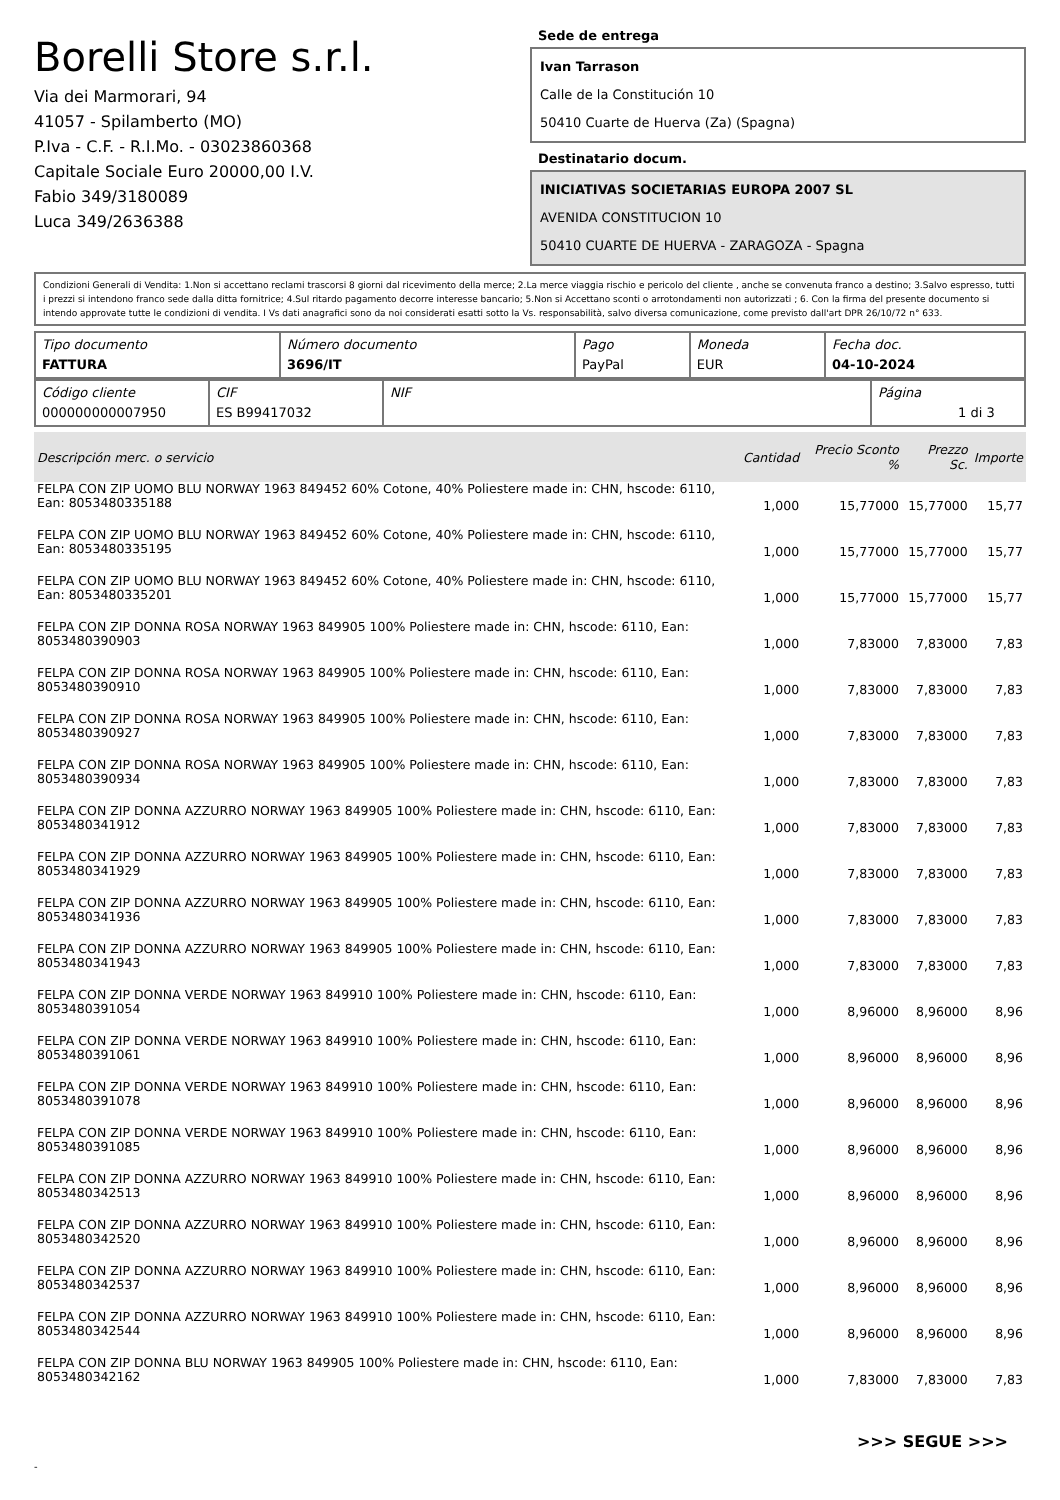Borelli Store s.r.l.
Via dei Marmorari, 94
41057 - Spilamberto (MO)
P.Iva - C.F. - R.I.Mo. - 03023860368
Capitale Sociale Euro 20000,00 I.V.
Fabio 349/3180089
Luca 349/2636388
Sede de entrega
Ivan Tarrason
Calle de la Constitución 10
50410 Cuarte de Huerva (Za) (Spagna)
Destinatario docum.
INICIATIVAS SOCIETARIAS EUROPA 2007 SL
AVENIDA CONSTITUCION 10
50410 CUARTE DE HUERVA - ZARAGOZA - Spagna
Condizioni Generali di Vendita: 1.Non si accettano reclami trascorsi 8 giorni dal ricevimento della merce; 2.La merce viaggia rischio e pericolo del cliente , anche se convenuta franco a destino; 3.Salvo espresso, tutti i prezzi si intendono franco sede dalla ditta fornitrice; 4.Sul ritardo pagamento decorre interesse bancario; 5.Non si Accettano sconti o arrotondamenti non autorizzati ; 6. Con la firma del presente documento si intendo approvate tutte le condizioni di vendita. I Vs dati anagrafici sono da noi considerati esatti sotto la Vs. responsabilità, salvo diversa comunicazione, come previsto dall'art DPR 26/10/72 n° 633.
| Tipo documento FATTURA | Número documento 3696/IT | Pago PayPal | Moneda EUR | Fecha doc. 04-10-2024 |
| Código cliente 000000000007950 | CIF ES B99417032 | NIF | Página 1 di 3 |
| Descripción merc. o servicio | Cantidad | Precio Sconto % | Prezzo Sc. | Importe |
| --- | --- | --- | --- | --- |
| FELPA CON ZIP UOMO BLU NORWAY 1963 849452 60% Cotone, 40% Poliestere made in: CHN, hscode: 6110, Ean: 8053480335188 | 1,000 | 15,77000 | 15,77000 | 15,77 |
| FELPA CON ZIP UOMO BLU NORWAY 1963 849452 60% Cotone, 40% Poliestere made in: CHN, hscode: 6110, Ean: 8053480335195 | 1,000 | 15,77000 | 15,77000 | 15,77 |
| FELPA CON ZIP UOMO BLU NORWAY 1963 849452 60% Cotone, 40% Poliestere made in: CHN, hscode: 6110, Ean: 8053480335201 | 1,000 | 15,77000 | 15,77000 | 15,77 |
| FELPA CON ZIP DONNA ROSA NORWAY 1963 849905 100% Poliestere made in: CHN, hscode: 6110, Ean: 8053480390903 | 1,000 | 7,83000 | 7,83000 | 7,83 |
| FELPA CON ZIP DONNA ROSA NORWAY 1963 849905 100% Poliestere made in: CHN, hscode: 6110, Ean: 8053480390910 | 1,000 | 7,83000 | 7,83000 | 7,83 |
| FELPA CON ZIP DONNA ROSA NORWAY 1963 849905 100% Poliestere made in: CHN, hscode: 6110, Ean: 8053480390927 | 1,000 | 7,83000 | 7,83000 | 7,83 |
| FELPA CON ZIP DONNA ROSA NORWAY 1963 849905 100% Poliestere made in: CHN, hscode: 6110, Ean: 8053480390934 | 1,000 | 7,83000 | 7,83000 | 7,83 |
| FELPA CON ZIP DONNA AZZURRO NORWAY 1963 849905 100% Poliestere made in: CHN, hscode: 6110, Ean: 8053480341912 | 1,000 | 7,83000 | 7,83000 | 7,83 |
| FELPA CON ZIP DONNA AZZURRO NORWAY 1963 849905 100% Poliestere made in: CHN, hscode: 6110, Ean: 8053480341929 | 1,000 | 7,83000 | 7,83000 | 7,83 |
| FELPA CON ZIP DONNA AZZURRO NORWAY 1963 849905 100% Poliestere made in: CHN, hscode: 6110, Ean: 8053480341936 | 1,000 | 7,83000 | 7,83000 | 7,83 |
| FELPA CON ZIP DONNA AZZURRO NORWAY 1963 849905 100% Poliestere made in: CHN, hscode: 6110, Ean: 8053480341943 | 1,000 | 7,83000 | 7,83000 | 7,83 |
| FELPA CON ZIP DONNA VERDE NORWAY 1963 849910 100% Poliestere made in: CHN, hscode: 6110, Ean: 8053480391054 | 1,000 | 8,96000 | 8,96000 | 8,96 |
| FELPA CON ZIP DONNA VERDE NORWAY 1963 849910 100% Poliestere made in: CHN, hscode: 6110, Ean: 8053480391061 | 1,000 | 8,96000 | 8,96000 | 8,96 |
| FELPA CON ZIP DONNA VERDE NORWAY 1963 849910 100% Poliestere made in: CHN, hscode: 6110, Ean: 8053480391078 | 1,000 | 8,96000 | 8,96000 | 8,96 |
| FELPA CON ZIP DONNA VERDE NORWAY 1963 849910 100% Poliestere made in: CHN, hscode: 6110, Ean: 8053480391085 | 1,000 | 8,96000 | 8,96000 | 8,96 |
| FELPA CON ZIP DONNA AZZURRO NORWAY 1963 849910 100% Poliestere made in: CHN, hscode: 6110, Ean: 8053480342513 | 1,000 | 8,96000 | 8,96000 | 8,96 |
| FELPA CON ZIP DONNA AZZURRO NORWAY 1963 849910 100% Poliestere made in: CHN, hscode: 6110, Ean: 8053480342520 | 1,000 | 8,96000 | 8,96000 | 8,96 |
| FELPA CON ZIP DONNA AZZURRO NORWAY 1963 849910 100% Poliestere made in: CHN, hscode: 6110, Ean: 8053480342537 | 1,000 | 8,96000 | 8,96000 | 8,96 |
| FELPA CON ZIP DONNA AZZURRO NORWAY 1963 849910 100% Poliestere made in: CHN, hscode: 6110, Ean: 8053480342544 | 1,000 | 8,96000 | 8,96000 | 8,96 |
| FELPA CON ZIP DONNA BLU NORWAY 1963 849905 100% Poliestere made in: CHN, hscode: 6110, Ean: 8053480342162 | 1,000 | 7,83000 | 7,83000 | 7,83 |
>>> SEGUE >>>
-